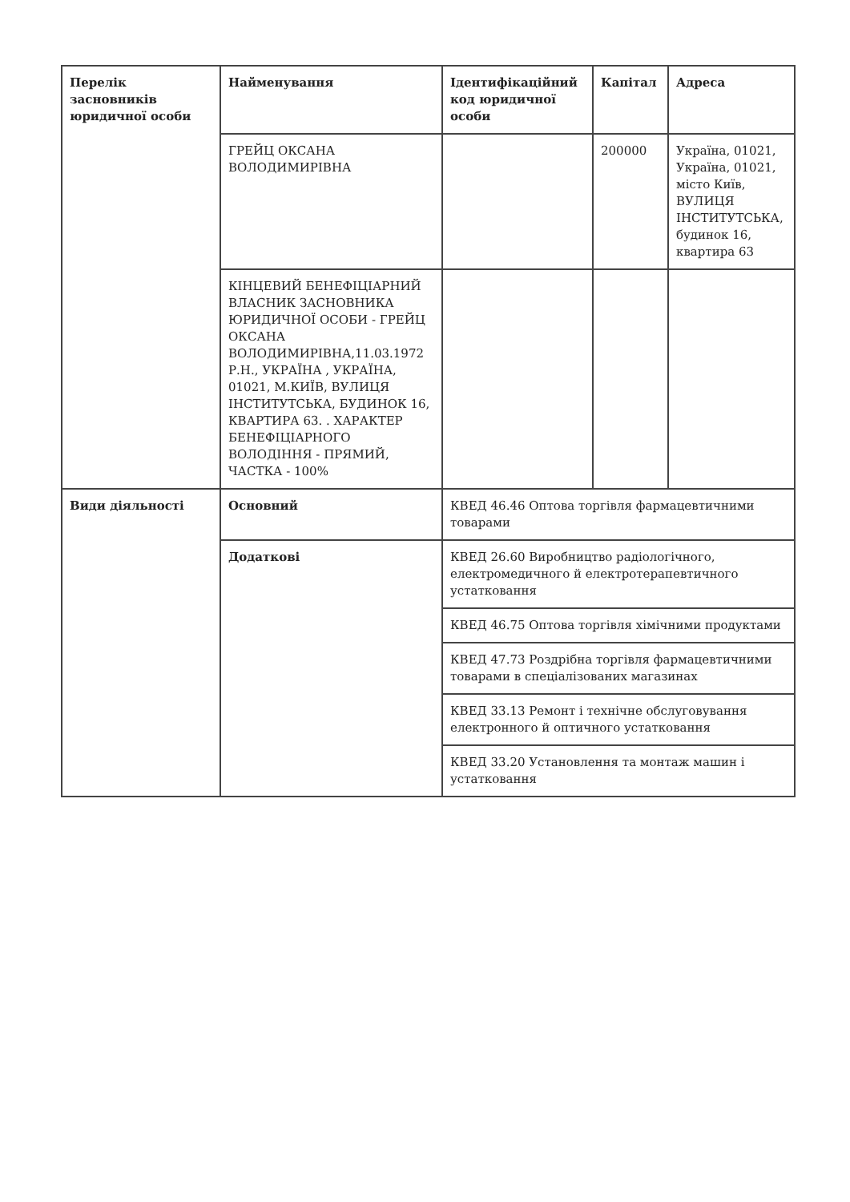| Перелік засновників юридичної особи | Найменування | Ідентифікаційний код юридичної особи | Капітал | Адреса |
| | ГРЕЙЦ ОКСАНА ВОЛОДИМИРІВНА | | 200000 | Україна, 01021, Україна, 01021, місто Київ, ВУЛИЦЯ ІНСТИТУТСЬКА, будинок 16, квартира 63 |
| | КІНЦЕВИЙ БЕНЕФІЦІАРНИЙ ВЛАСНИК ЗАСНОВНИКА ЮРИДИЧНОЇ ОСОБИ - ГРЕЙЦ ОКСАНА ВОЛОДИМИРІВНА,11.03.1972 Р.Н., УКРАЇНА , УКРАЇНА, 01021, М.КИЇВ, ВУЛИЦЯ ІНСТИТУТСЬКА, БУДИНОК 16, КВАРТИРА 63. . ХАРАКТЕР БЕНЕФІЦІАРНОГО ВОЛОДІННЯ - ПРЯМИЙ, ЧАСТКА - 100% | | | |
| Види діяльності | Основний | КВЕД 46.46 Оптова торгівля фармацевтичними товарами | | |
| | Додаткові | КВЕД 26.60 Виробництво радіологічного, електромедичного й електротерапевтичного устатковання | | |
| | | КВЕД 46.75 Оптова торгівля хімічними продуктами | | |
| | | КВЕД 47.73 Роздрібна торгівля фармацевтичними товарами в спеціалізованих магазинах | | |
| | | КВЕД 33.13 Ремонт і технічне обслуговування електронного й оптичного устатковання | | |
| | | КВЕД 33.20 Установлення та монтаж машин і устатковання | | |